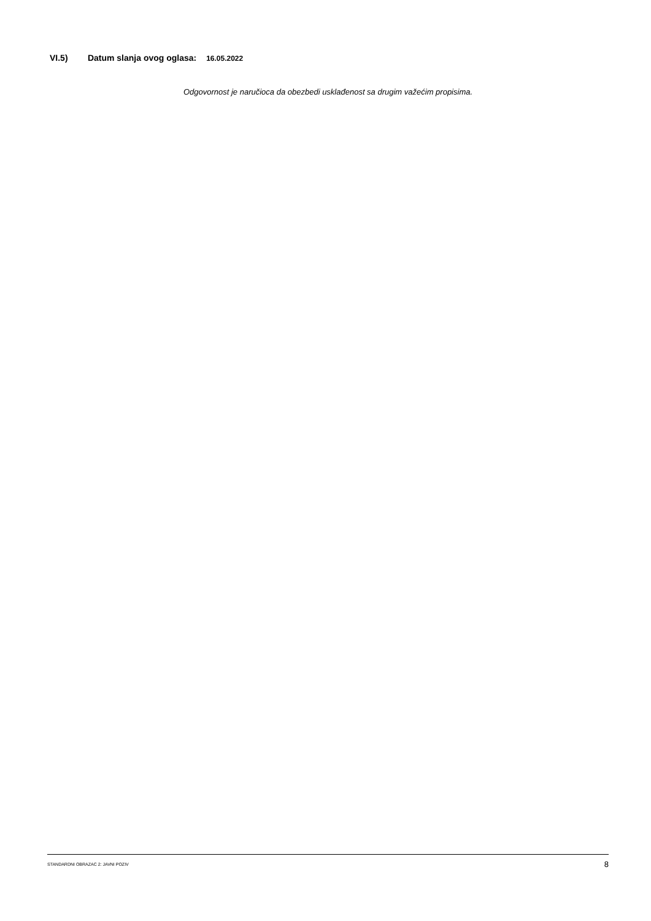VI.5) Datum slanja ovog oglasa: 16.05.2022
Odgovornost je naručioca da obezbedi usklađenost sa drugim važećim propisima.
STANDARDNI OBRAZAC 2: JAVNI POZIV 8